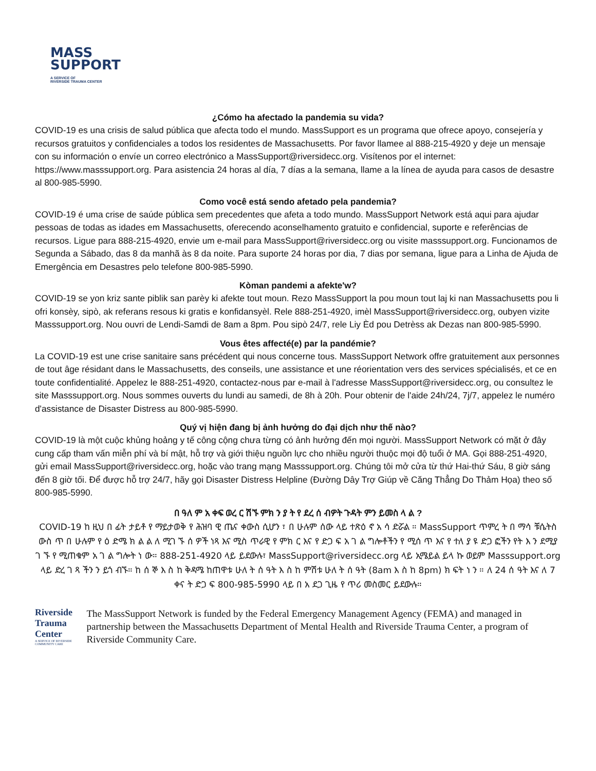MASS
SUPPORT
A SERVICE OF
RIVERSIDE TRAUMA CENTER
¿Cómo ha afectado la pandemia su vida?
COVID-19 es una crisis de salud pública que afecta todo el mundo. MassSupport es un programa que ofrece apoyo, consejería y recursos gratuitos y confidenciales a todos los residentes de Massachusetts. Por favor llamee al 888-215-4920 y deje un mensaje con su información o envíe un correo electrónico a MassSupport@riversidecc.org. Visítenos por el internet: https://www.masssupport.org. Para asistencia 24 horas al día, 7 días a la semana, llame a la línea de ayuda para casos de desastre al 800-985-5990.
Como você está sendo afetado pela pandemia?
COVID-19 é uma crise de saúde pública sem precedentes que afeta a todo mundo. MassSupport Network está aqui para ajudar pessoas de todas as idades em Massachusetts, oferecendo aconselhamento gratuito e confidencial, suporte e referências de recursos. Ligue para 888-215-4920, envie um e-mail para MassSupport@riversidecc.org ou visite masssupport.org. Funcionamos de Segunda a Sábado, das 8 da manhã às 8 da noite. Para suporte 24 horas por dia, 7 dias por semana, ligue para a Linha de Ajuda de Emergência em Desastres pelo telefone 800-985-5990.
Kòman pandemi a afekte'w?
COVID-19 se yon kriz sante piblik san parèy ki afekte tout moun. Rezo MassSupport la pou moun tout laj ki nan Massachusetts pou li ofri konsèy, sipò, ak referans resous ki gratis e konfidansyèl. Rele 888-251-4920, imèl MassSupport@riversidecc.org, oubyen vizite Masssupport.org. Nou ouvri de Lendi-Samdi de 8am a 8pm. Pou sipò 24/7, rele Liy Èd pou Detrèss ak Dezas nan 800-985-5990.
Vous êtes affecté(e) par la pandémie?
La COVID-19 est une crise sanitaire sans précédent qui nous concerne tous. MassSupport Network offre gratuitement aux personnes de tout âge résidant dans le Massachusetts, des conseils, une assistance et une réorientation vers des services spécialisés, et ce en toute confidentialité. Appelez le 888-251-4920, contactez-nous par e-mail à l'adresse MassSupport@riversidecc.org, ou consultez le site Masssupport.org. Nous sommes ouverts du lundi au samedi, de 8h à 20h. Pour obtenir de l'aide 24h/24, 7j/7, appelez le numéro d'assistance de Disaster Distress au 800-985-5990.
Quý vị hiện đang bị ảnh hưởng do đại dịch như thế nào?
COVID-19 là một cuộc khủng hoảng y tế công cộng chưa từng có ảnh hưởng đến mọi người. MassSupport Network có mặt ở đây cung cấp tham vấn miễn phí và bí mật, hỗ trợ và giới thiệu nguồn lực cho nhiều người thuộc mọi độ tuổi ở MA. Gọi 888-251-4920, gửi email MassSupport@riversidecc.org, hoặc vào trang mạng Masssupport.org. Chúng tôi mở cửa từ thứ Hai-thứ Sáu, 8 giờ sáng đến 8 giờ tối. Để được hỗ trợ 24/7, hãy gọi Disaster Distress Helpline (Đường Dây Trợ Giúp về Căng Thẳng Do Thảm Họa) theo số 800-985-5990.
በ ዓለ ም አ ቀፍ ወረ ር ሽኙ ምክ ን ያ ት የ ደረ ሰ ብዎት ጉዳት ምን ይመስ ላ ል ?
COVID-19 ከ ዚህ በ ፊት ታይቶ የ ማይታወቅ የ ሕዝባ ዊ ጤና ቀውስ ሲሆን ፣ በ ሁሉም ሰው ላይ ተጽዕ ኖ አ ሳ ድሯል ። MassSupport ጥምረ ት በ ማሳ ቹሴትስ ውስ ጥ በ ሁሉም የ ዕ ድሜ ክ ል ል ለ ሚገ ኙ ሰ ዎች ነጻ እና ሚስ ጥራዊ የ ምክ ር እና የ ድጋ ፍ አ ገ ል ግሎቶችን የ ሚሰ ጥ እና የ ተለ ያ ዩ ድጋ ፎችን የት እ ን ደሚያ ገ ኙ የ ሚጠቁም አ ገ ል ግሎት ነ ው። 888-251-4920 ላይ ይደውሉ፣ MassSupport@riversidecc.org ላይ ኢሜይል ይላ ኩ ወይም Masssupport.org ላይ ድረ ገ ጻ ችን ን ይጎ ብኙ። ከ ሰ ኞ እ ስ ከ ቅዳሜ ከጠዋቱ ሁለ ት ሰ ዓት እ ስ ከ ምሽቱ ሁለ ት ሰ ዓት (8am እ ስ ከ 8pm) ክ ፍት ነ ን ። ለ 24 ሰ ዓት እና ለ 7 ቀና ት ድጋ ፍ 800-985-5990 ላይ በ አ ደጋ ጊዜ የ ጥሪ መስመር ይደውሉ።
Riverside Trauma Center
A SERVICE OF RIVERSIDE COMMUNITY CARE
The MassSupport Network is funded by the Federal Emergency Management Agency (FEMA) and managed in partnership between the Massachusetts Department of Mental Health and Riverside Trauma Center, a program of Riverside Community Care.